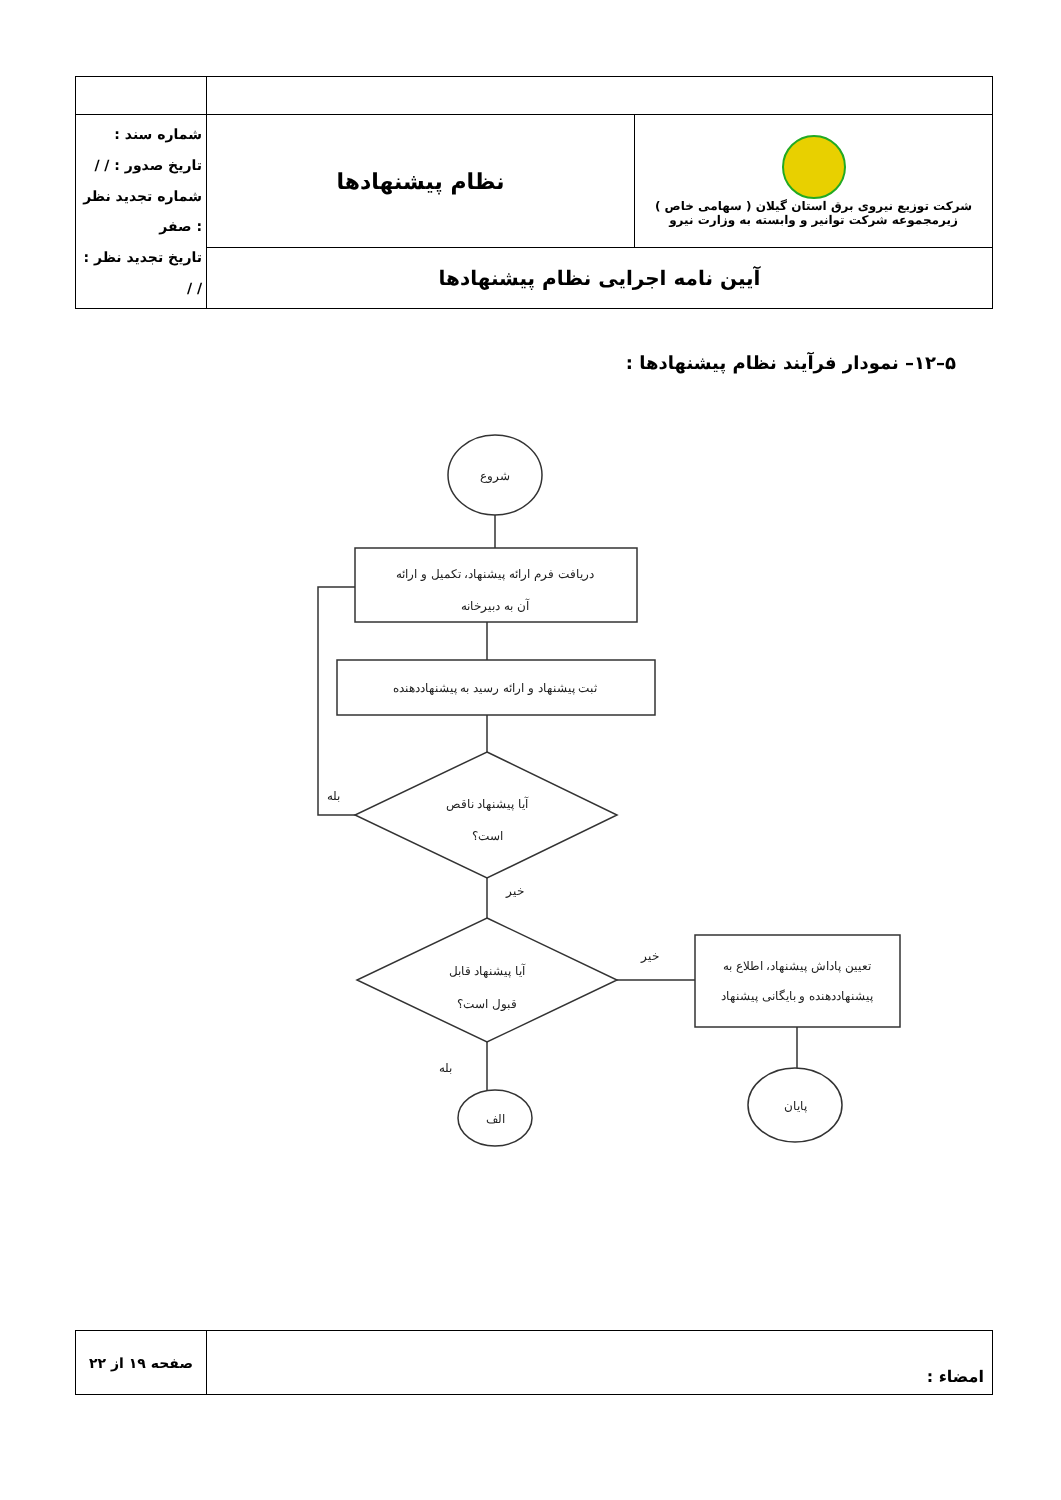| شرکت توزیع نیروی برق استان گیلان ( سهامی خاص ) زیرمجموعه شرکت توانیر و وابسته به وزارت نیرو | نظام پیشنهادها | شماره سند : تاریخ صدور : / / شماره تجدید نظر : صفر تاریخ تجدید نظر : / / |
| آیین نامه اجرایی نظام پیشنهادها | | |
۵–۱۲– نمودار فرآیند نظام پیشنهادها :
شروع
دریافت فرم ارائه پیشنهاد، تکمیل و ارائه
آن به دبیرخانه
ثبت پیشنهاد و ارائه رسید به پیشنهاددهنده
آیا پیشنهاد ناقص
است؟
آیا پیشنهاد قابل
قبول است؟
تعیین پاداش پیشنهاد، اطلاع به
پیشنهاددهنده و بایگانی پیشنهاد
الف
پایان
بله
خیر
خیر
بله
| امضاء : | صفحه ۱۹ از ۲۲ |